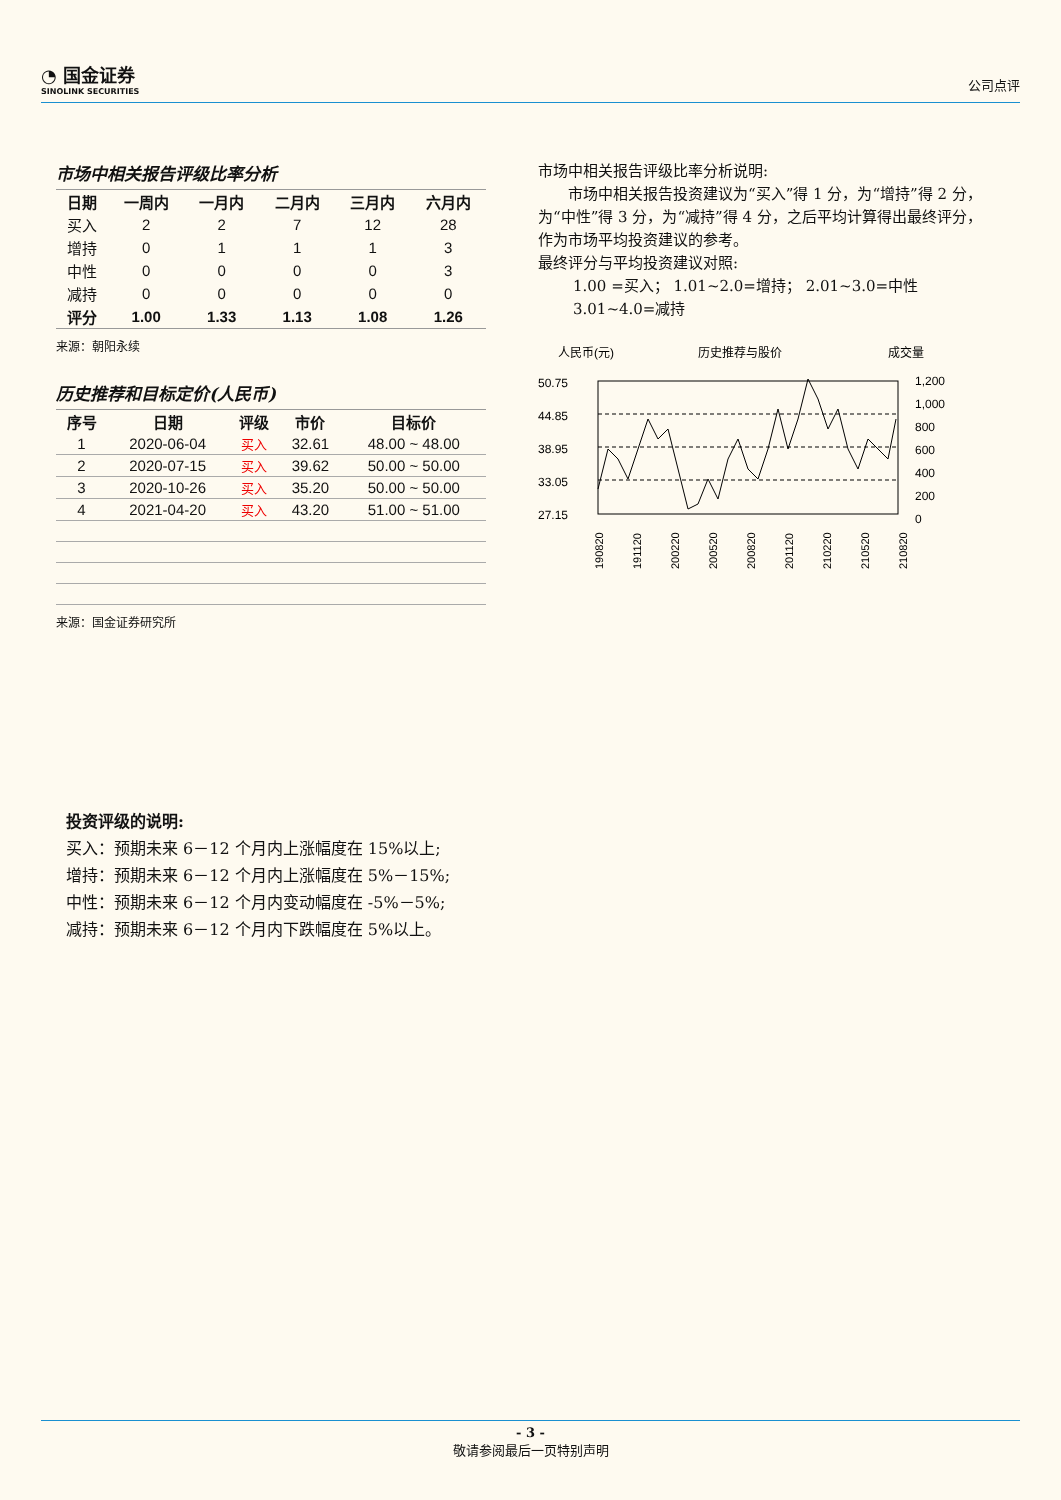◔ 国金证券
SINOLINK SECURITIES
公司点评
市场中相关报告评级比率分析
| 日期 | 一周内 | 一月内 | 二月内 | 三月内 | 六月内 |
| --- | --- | --- | --- | --- | --- |
| 买入 | 2 | 2 | 7 | 12 | 28 |
| 增持 | 0 | 1 | 1 | 1 | 3 |
| 中性 | 0 | 0 | 0 | 0 | 3 |
| 减持 | 0 | 0 | 0 | 0 | 0 |
| 评分 | 1.00 | 1.33 | 1.13 | 1.08 | 1.26 |
来源：朝阳永续
历史推荐和目标定价(人民币)
| 序号 | 日期 | 评级 | 市价 | 目标价 |
| --- | --- | --- | --- | --- |
| 1 | 2020-06-04 | 买入 | 32.61 | 48.00 ~ 48.00 |
| 2 | 2020-07-15 | 买入 | 39.62 | 50.00 ~ 50.00 |
| 3 | 2020-10-26 | 买入 | 35.20 | 50.00 ~ 50.00 |
| 4 | 2021-04-20 | 买入 | 43.20 | 51.00 ~ 51.00 |
来源：国金证券研究所
市场中相关报告评级比率分析说明:
市场中相关报告投资建议为“买入”得 1 分，为“增持”得 2 分，为“中性”得 3 分，为“减持”得 4 分，之后平均计算得出最终评分，作为市场平均投资建议的参考。
最终评分与平均投资建议对照:
1.00 =买入； 1.01~2.0=增持； 2.01~3.0=中性
3.01~4.0=减持
人民币(元)
历史推荐与股价
成交量
50.75
44.85
38.95
33.05
27.15
1,200
1,000
800
600
400
200
0
190820
191120
200220
200520
200820
201120
210220
210520
210820
投资评级的说明:
买入：预期未来 6－12 个月内上涨幅度在 15%以上;
增持：预期未来 6－12 个月内上涨幅度在 5%－15%;
中性：预期未来 6－12 个月内变动幅度在 -5%－5%;
减持：预期未来 6－12 个月内下跌幅度在 5%以上。
- 3 -
敬请参阅最后一页特别声明